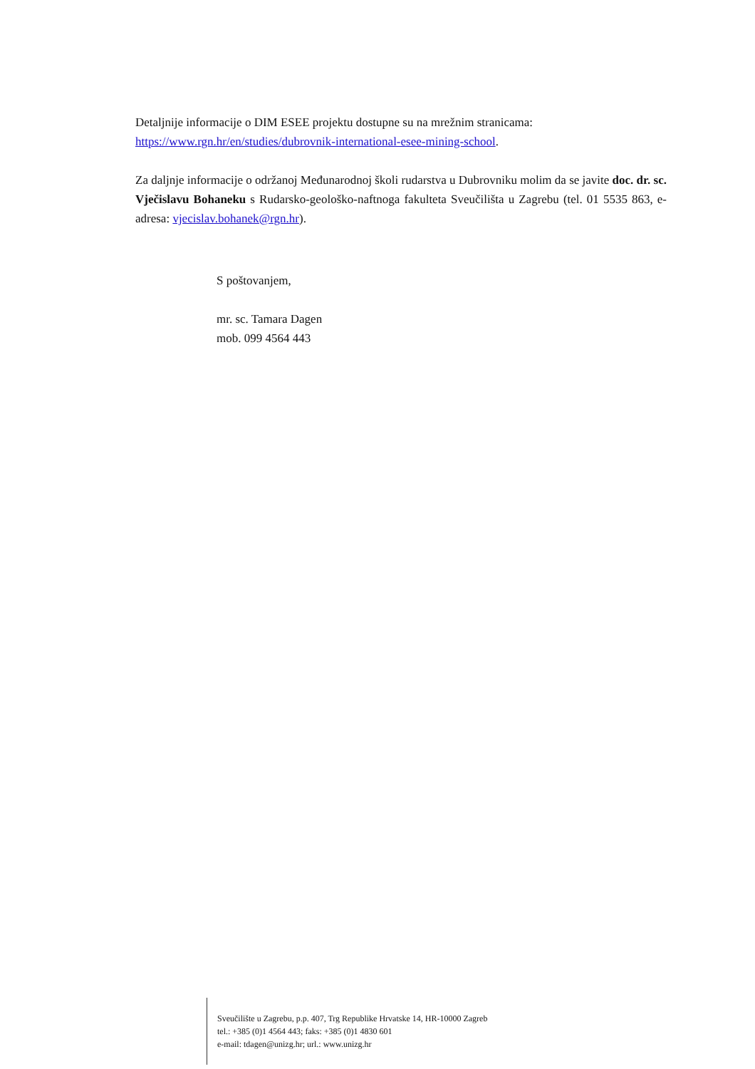Detaljnije informacije o DIM ESEE projektu dostupne su na mrežnim stranicama:
https://www.rgn.hr/en/studies/dubrovnik-international-esee-mining-school.
Za daljnje informacije o održanoj Međunarodnoj školi rudarstva u Dubrovniku molim da se javite doc. dr. sc. Vječislavu Bohaneku s Rudarsko-geološko-naftnoga fakulteta Sveučilišta u Zagrebu (tel. 01 5535 863, e-adresa: vjecislav.bohanek@rgn.hr).
S poštovanjem,
mr. sc. Tamara Dagen
mob. 099 4564 443
Sveučilište u Zagrebu, p.p. 407, Trg Republike Hrvatske 14, HR-10000 Zagreb
tel.: +385 (0)1 4564 443; faks: +385 (0)1 4830 601
e-mail: tdagen@unizg.hr; url.: www.unizg.hr